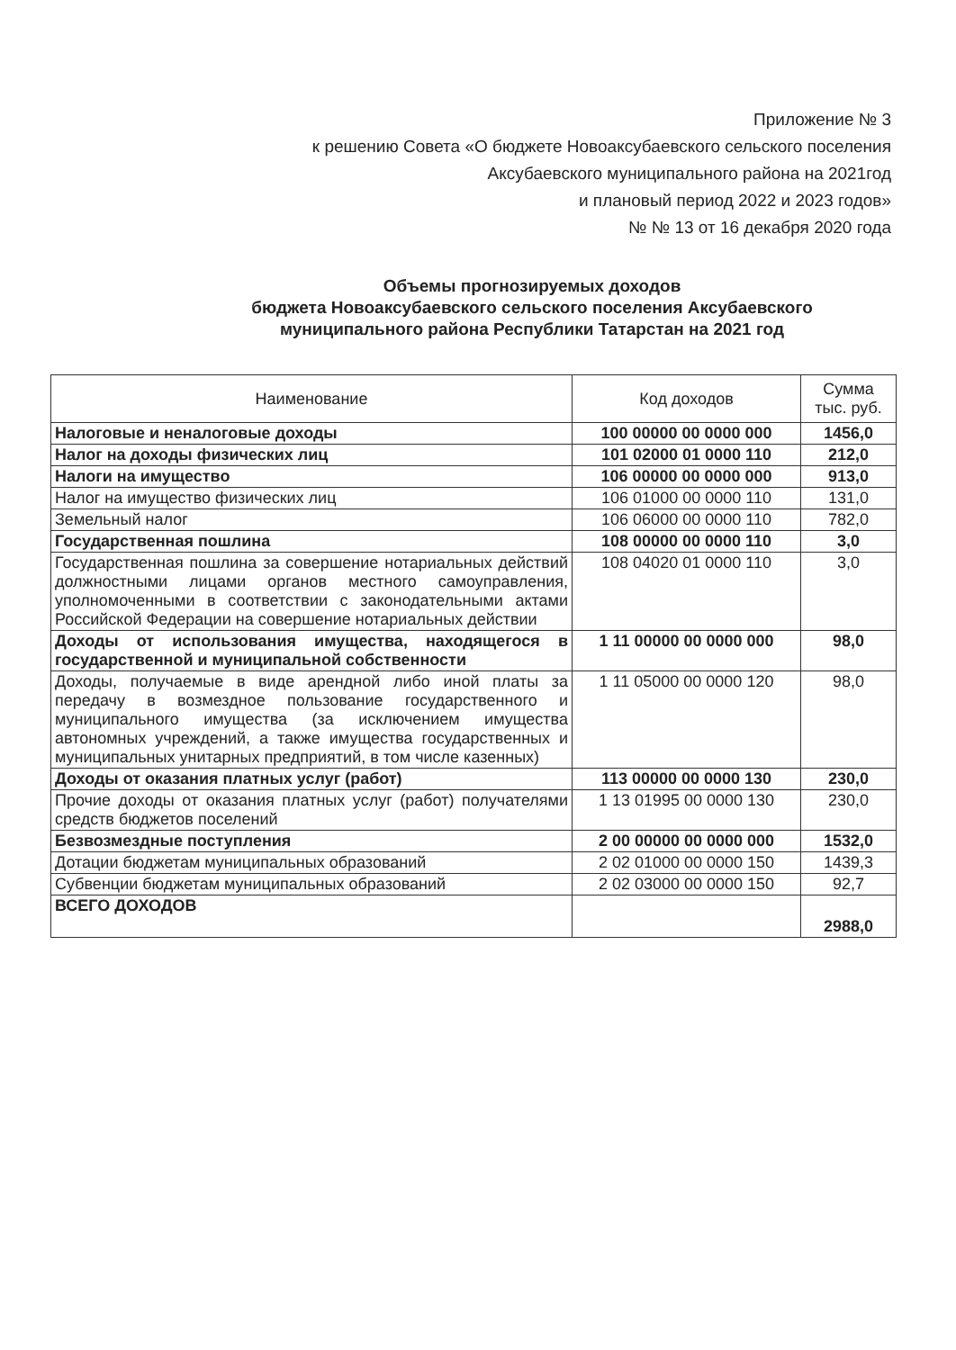Приложение № 3
к решению Совета «О бюджете Новоаксубаевского сельского поселения
Аксубаевского муниципального района на 2021год
и плановый период 2022 и 2023 годов»
№ № 13 от 16 декабря 2020 года
Объемы прогнозируемых доходов
бюджета Новоаксубаевского сельского поселения Аксубаевского
муниципального района Республики Татарстан на 2021 год
| Наименование | Код доходов | Сумма тыс. руб. |
| --- | --- | --- |
| Налоговые и неналоговые доходы | 100 00000 00 0000 000 | 1456,0 |
| Налог на доходы физических лиц | 101 02000 01 0000 110 | 212,0 |
| Налоги на имущество | 106 00000 00 0000 000 | 913,0 |
| Налог на имущество физических лиц | 106 01000 00 0000 110 | 131,0 |
| Земельный налог | 106 06000 00 0000 110 | 782,0 |
| Государственная пошлина | 108 00000 00 0000 110 | 3,0 |
| Государственная пошлина за совершение нотариальных действий должностными лицами органов местного самоуправления, уполномоченными в соответствии с законодательными актами Российской Федерации на совершение нотариальных действии | 108 04020 01 0000 110 | 3,0 |
| Доходы от использования имущества, находящегося в государственной и муниципальной собственности | 1 11 00000 00 0000 000 | 98,0 |
| Доходы, получаемые в виде арендной либо иной платы за передачу в возмездное пользование государственного и муниципального имущества (за исключением имущества автономных учреждений, а также имущества государственных и муниципальных унитарных предприятий, в том числе казенных) | 1 11 05000 00 0000 120 | 98,0 |
| Доходы от оказания платных услуг (работ) | 113 00000 00 0000 130 | 230,0 |
| Прочие доходы от оказания платных услуг (работ) получателями средств бюджетов поселений | 1 13 01995 00 0000 130 | 230,0 |
| Безвозмездные поступления | 2 00 00000 00 0000 000 | 1532,0 |
| Дотации бюджетам муниципальных образований | 2 02 01000 00 0000 150 | 1439,3 |
| Субвенции бюджетам муниципальных образований | 2 02 03000 00 0000 150 | 92,7 |
| ВСЕГО ДОХОДОВ | | 2988,0 |